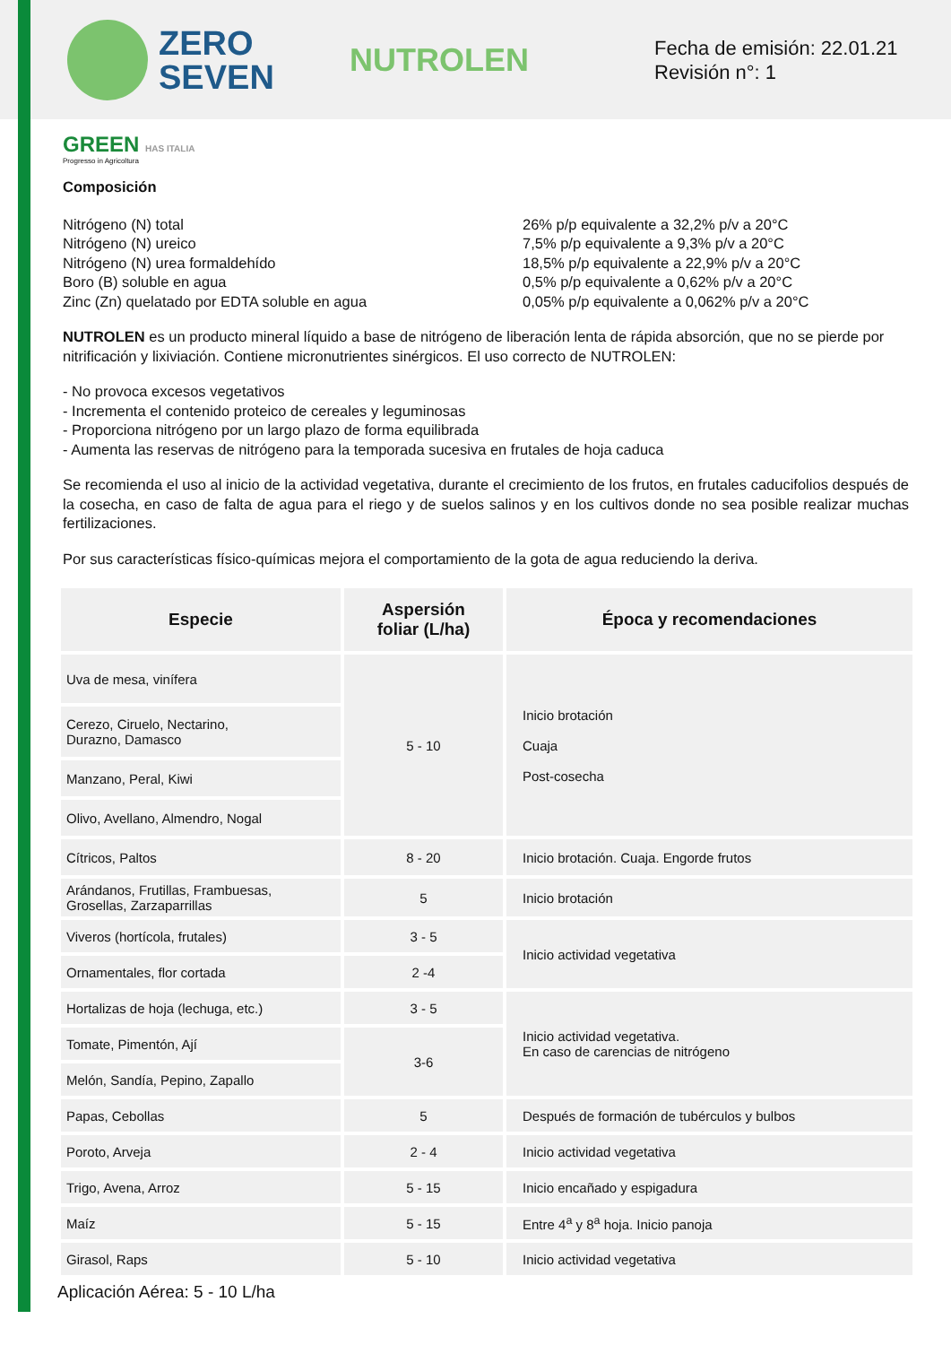ZERO
SEVEN
NUTROLEN
Fecha de emisión: 22.01.21
Revisión n°: 1
GREEN HAS ITALIA
Progresso in Agricoltura
Composición
Nitrógeno (N) total
Nitrógeno (N) ureico
Nitrógeno (N) urea formaldehído
Boro (B) soluble en agua
Zinc (Zn) quelatado por EDTA soluble en agua
26% p/p equivalente a 32,2% p/v a 20°C
7,5% p/p equivalente a 9,3% p/v a 20°C
18,5% p/p equivalente a 22,9% p/v a 20°C
0,5% p/p equivalente a 0,62% p/v a 20°C
0,05% p/p equivalente a 0,062% p/v a 20°C
NUTROLEN es un producto mineral líquido a base de nitrógeno de liberación lenta de rápida absorción, que no se pierde por nitrificación y lixiviación. Contiene micronutrientes sinérgicos. El uso correcto de NUTROLEN:
- No provoca excesos vegetativos
- Incrementa el contenido proteico de cereales y leguminosas
- Proporciona nitrógeno por un largo plazo de forma equilibrada
- Aumenta las reservas de nitrógeno para la temporada sucesiva en frutales de hoja caduca
Se recomienda el uso al inicio de la actividad vegetativa, durante el crecimiento de los frutos, en frutales caducifolios después de la cosecha, en caso de falta de agua para el riego y de suelos salinos y en los cultivos donde no sea posible realizar muchas fertilizaciones.
Por sus características físico-químicas mejora el comportamiento de la gota de agua reduciendo la deriva.
| Especie | Aspersión foliar (L/ha) | Época y recomendaciones |
| --- | --- | --- |
| Uva de mesa, vinífera | 5 - 10 | Inicio brotación Cuaja Post-cosecha |
| Cerezo, Ciruelo, Nectarino, Durazno, Damasco | | |
| Manzano, Peral, Kiwi | | |
| Olivo, Avellano, Almendro, Nogal | | |
| Cítricos, Paltos | 8 - 20 | Inicio brotación. Cuaja. Engorde frutos |
| Arándanos, Frutillas, Frambuesas, Grosellas, Zarzaparrillas | 5 | Inicio brotación |
| Viveros (hortícola, frutales) | 3 - 5 | Inicio actividad vegetativa |
| Ornamentales, flor cortada | 2 -4 | |
| Hortalizas de hoja (lechuga, etc.) | 3 - 5 | Inicio actividad vegetativa. En caso de carencias de nitrógeno |
| Tomate, Pimentón, Ají | 3-6 | |
| Melón, Sandía, Pepino, Zapallo | | |
| Papas, Cebollas | 5 | Después de formación de tubérculos y bulbos |
| Poroto, Arveja | 2 - 4 | Inicio actividad vegetativa |
| Trigo, Avena, Arroz | 5 - 15 | Inicio encañado y espigadura |
| Maíz | 5 - 15 | Entre 4<sup>a</sup> y 8<sup>a</sup> hoja. Inicio panoja |
| Girasol, Raps | 5 - 10 | Inicio actividad vegetativa |
Aplicación Aérea: 5 - 10 L/ha